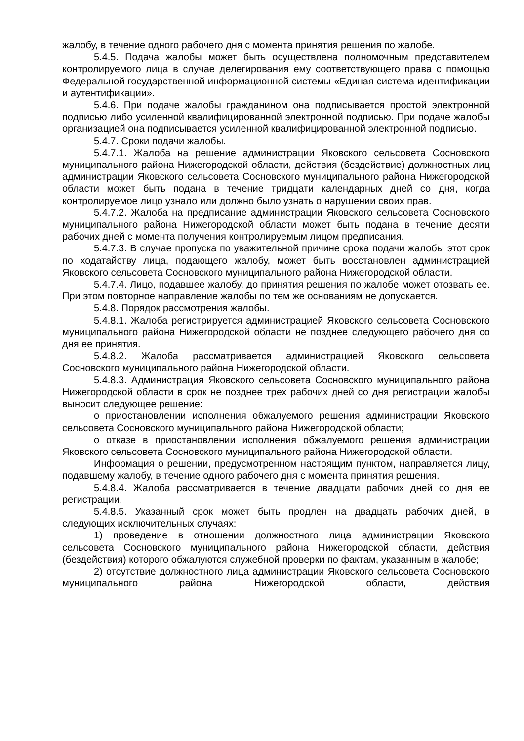жалобу, в течение одного рабочего дня с момента принятия решения по жалобе.
5.4.5. Подача жалобы может быть осуществлена полномочным представителем контролируемого лица в случае делегирования ему соответствующего права с помощью Федеральной государственной информационной системы «Единая система идентификации и аутентификации».
5.4.6. При подаче жалобы гражданином она подписывается простой электронной подписью либо усиленной квалифицированной электронной подписью. При подаче жалобы организацией она подписывается усиленной квалифицированной электронной подписью.
5.4.7. Сроки подачи жалобы.
5.4.7.1. Жалоба на решение администрации Яковского сельсовета Сосновского муниципального района Нижегородской области, действия (бездействие) должностных лиц администрации Яковского сельсовета Сосновского муниципального района Нижегородской области может быть подана в течение тридцати календарных дней со дня, когда контролируемое лицо узнало или должно было узнать о нарушении своих прав.
5.4.7.2. Жалоба на предписание администрации Яковского сельсовета Сосновского муниципального района Нижегородской области может быть подана в течение десяти рабочих дней с момента получения контролируемым лицом предписания.
5.4.7.3. В случае пропуска по уважительной причине срока подачи жалобы этот срок по ходатайству лица, подающего жалобу, может быть восстановлен администрацией Яковского сельсовета Сосновского муниципального района Нижегородской области.
5.4.7.4. Лицо, подавшее жалобу, до принятия решения по жалобе может отозвать ее. При этом повторное направление жалобы по тем же основаниям не допускается.
5.4.8. Порядок рассмотрения жалобы.
5.4.8.1. Жалоба регистрируется администрацией Яковского сельсовета Сосновского муниципального района Нижегородской области не позднее следующего рабочего дня со дня ее принятия.
5.4.8.2. Жалоба рассматривается администрацией Яковского сельсовета Сосновского муниципального района Нижегородской области.
5.4.8.3. Администрация Яковского сельсовета Сосновского муниципального района Нижегородской области в срок не позднее трех рабочих дней со дня регистрации жалобы выносит следующее решение:
о приостановлении исполнения обжалуемого решения администрации Яковского сельсовета Сосновского муниципального района Нижегородской области;
о отказе в приостановлении исполнения обжалуемого решения администрации Яковского сельсовета Сосновского муниципального района Нижегородской области.
Информация о решении, предусмотренном настоящим пунктом, направляется лицу, подавшему жалобу, в течение одного рабочего дня с момента принятия решения.
5.4.8.4. Жалоба рассматривается в течение двадцати рабочих дней со дня ее регистрации.
5.4.8.5. Указанный срок может быть продлен на двадцать рабочих дней, в следующих исключительных случаях:
1) проведение в отношении должностного лица администрации Яковского сельсовета Сосновского муниципального района Нижегородской области, действия (бездействия) которого обжалуются служебной проверки по фактам, указанным в жалобе;
2) отсутствие должностного лица администрации Яковского сельсовета Сосновского муниципального района Нижегородской области, действия